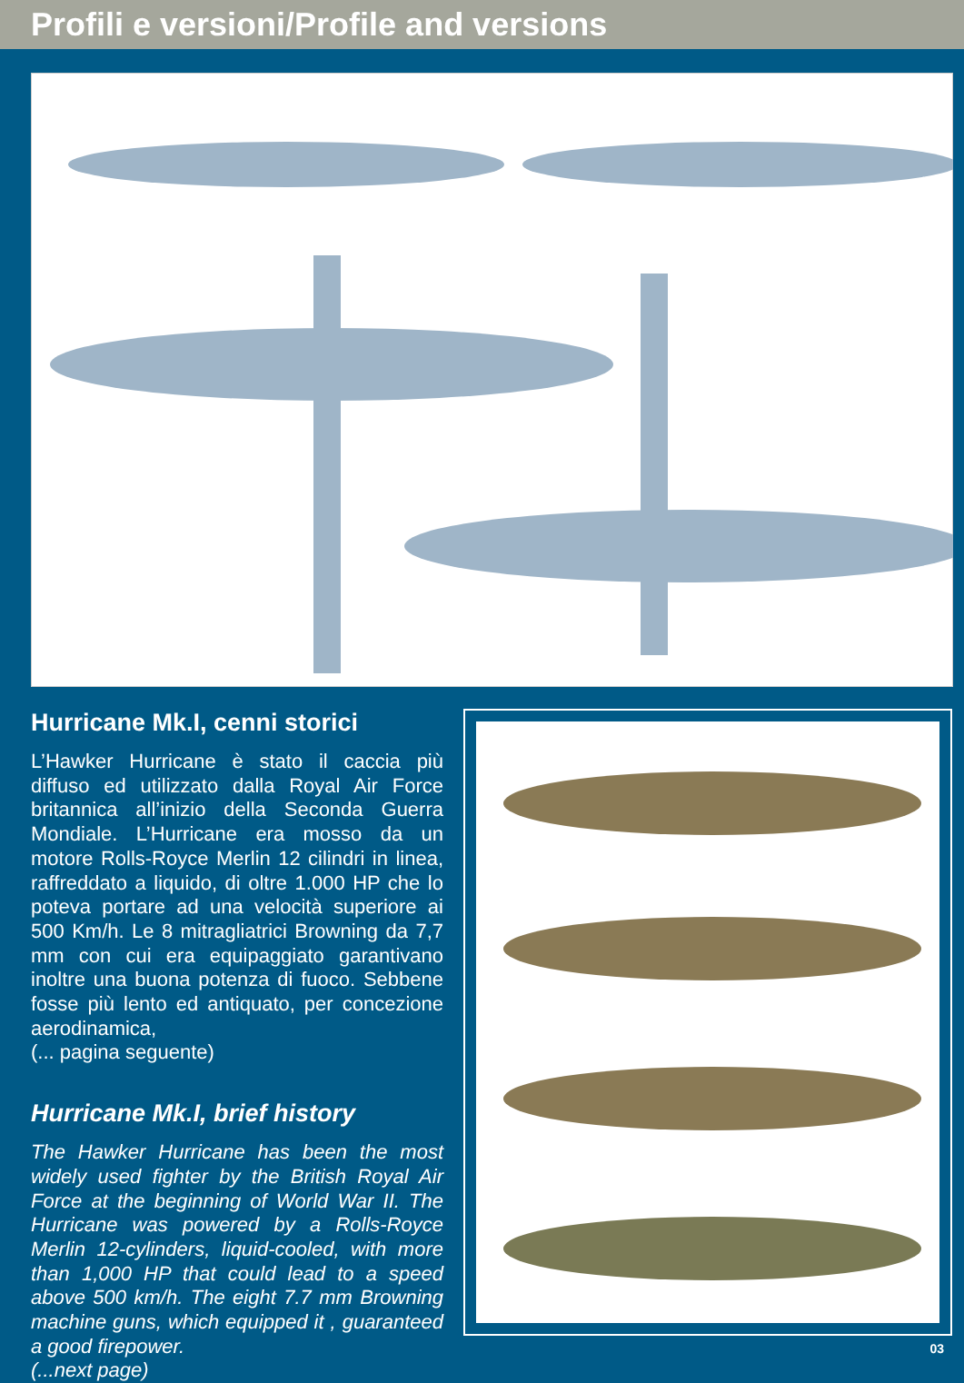Profili e versioni/Profile and versions
Hurricane Mk.I, cenni storici
L’Hawker Hurricane è stato il caccia più diffuso ed utilizzato dalla Royal Air Force britannica all’inizio della Seconda Guerra Mondiale. L’Hurricane era mosso da un motore Rolls-Royce Merlin 12 cilindri in linea, raffreddato a liquido, di oltre 1.000 HP che lo poteva portare ad una velocità superiore ai 500 Km/h. Le 8 mitragliatrici Browning da 7,7 mm con cui era equipaggiato garantivano inoltre una buona potenza di fuoco. Sebbene fosse più lento ed antiquato, per concezione aerodinamica,
(... pagina seguente)
Hurricane Mk.I, brief history
The Hawker Hurricane has been the most widely used fighter by the British Royal Air Force at the beginning of World War II. The Hurricane was powered by a Rolls-Royce Merlin 12-cylinders, liquid-cooled, with more than 1,000 HP that could lead to a speed above 500 km/h. The eight 7.7 mm Browning machine guns, which equipped it , guaranteed a good firepower.
(...next page)
03